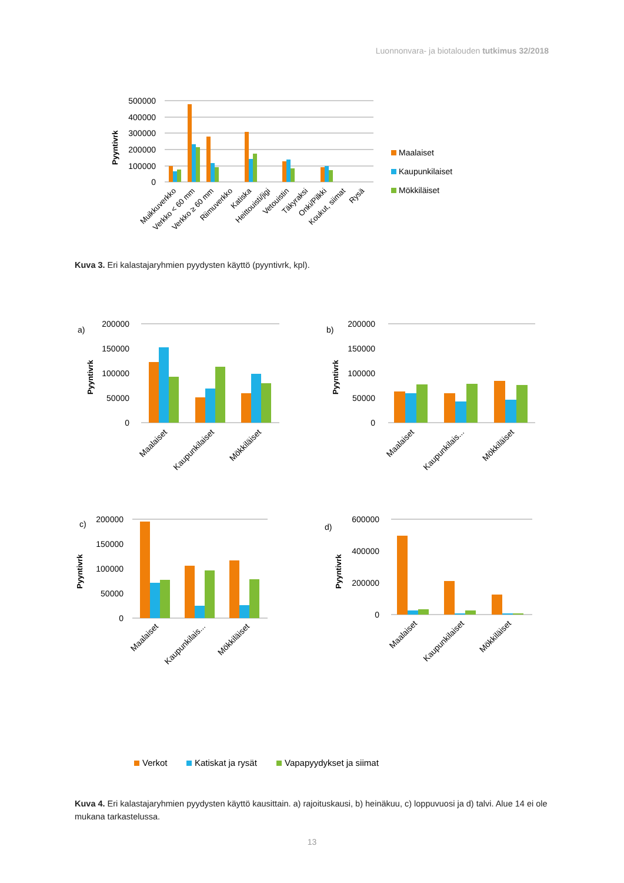Luonnonvara- ja biotalouden tutkimus 32/2018
Pyyntivrk
500000
400000
300000
200000
100000
0
Maalaiset
Kaupunkilaiset
Mökkiläiset
Muikkuverkko
Verkko < 60 mm
Verkko ≥ 60 mm
Riimuverkko
Katiska
Heittouisti/jigi
Vetouistin
Täkyraksi
Onki/Pilkki
Koukut, siimat
Rysä
Kuva 3. Eri kalastajaryhmien pyydysten käyttö (pyyntivrk, kpl).
a)
b)
c)
d)
Pyyntivrk
Pyyntivrk
Pyyntivrk
Pyyntivrk
200000
150000
100000
50000
0
200000
150000
100000
50000
0
200000
150000
100000
50000
0
600000
400000
200000
0
Maalaiset
Kaupunkilaiset
Mökkiläiset
Maalaiset
Kaupunkilais...
Mökkiläiset
Maalaiset
Kaupunkilais...
Mökkiläiset
Maalaiset
Kaupunkilaiset
Mökkiläiset
Verkot
Katiskat ja rysät
Vapapyydykset ja siimat
Kuva 4. Eri kalastajaryhmien pyydysten käyttö kausittain. a) rajoituskausi, b) heinäkuu, c) loppuvuosi ja d) talvi. Alue 14 ei ole mukana tarkastelussa.
13